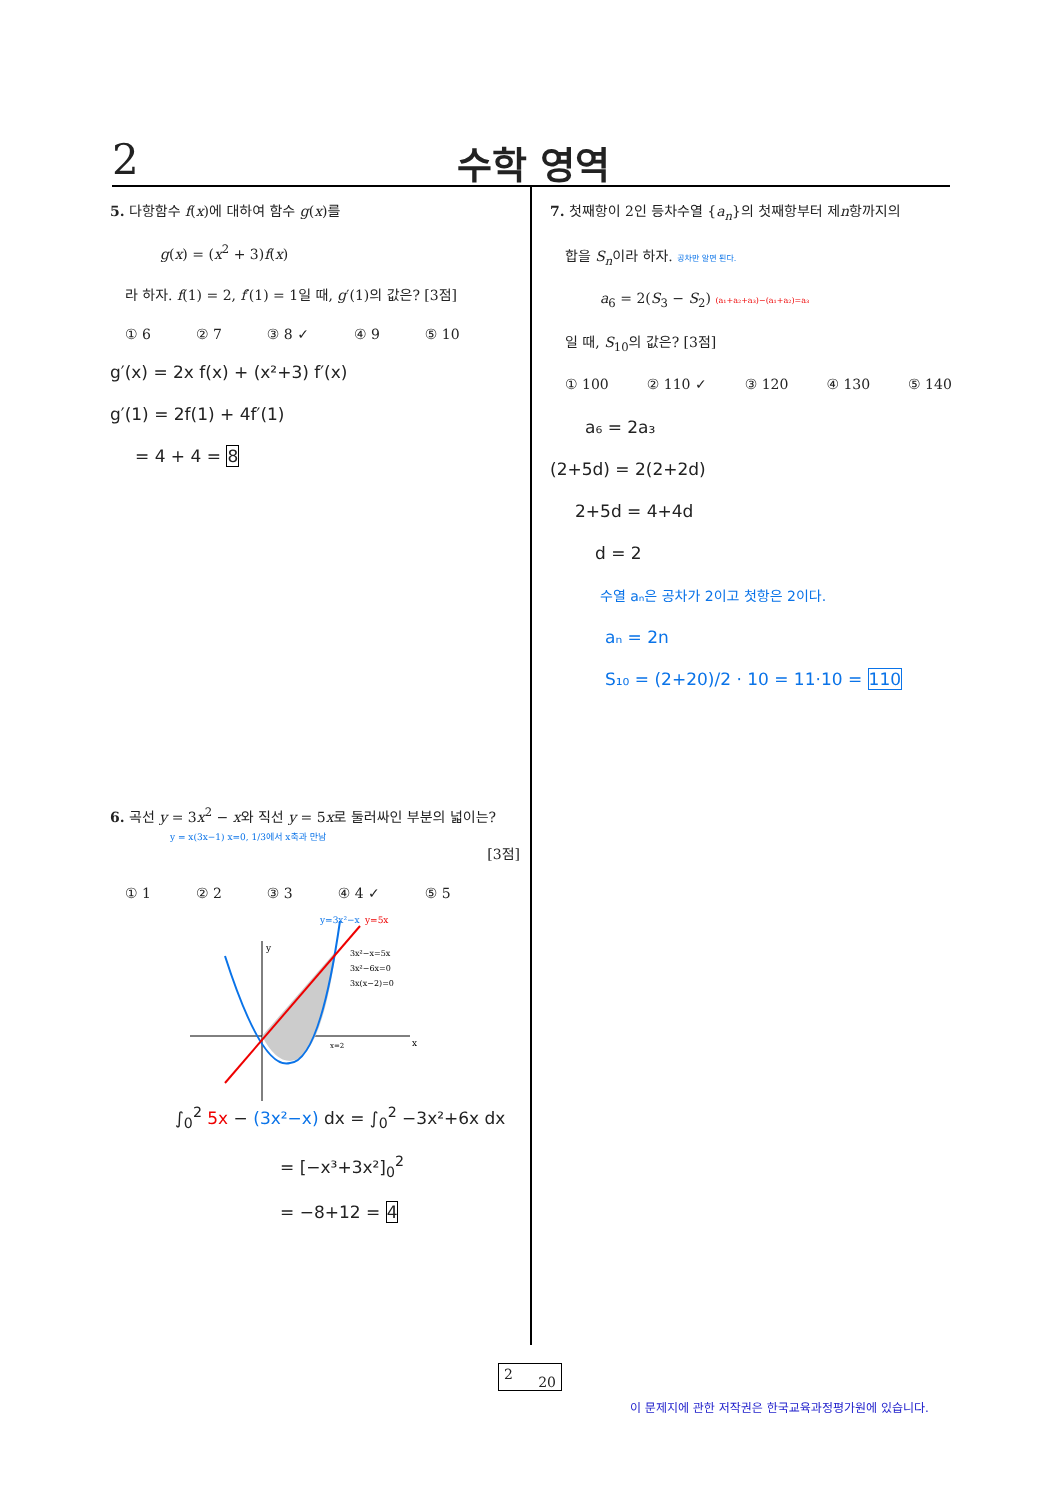2 수학 영역
5. 다항함수 f(x)에 대하여 함수 g(x)를
g(x) = (x<sup>2</sup> + 3)f(x)
라 하자. f(1) = 2, f′(1) = 1일 때, g′(1)의 값은? [3점]
① 6 ② 7 ③ 8 ✓ ④ 9 ⑤ 10
g′(x) = 2x f(x) + (x²+3) f′(x)
g′(1) = 2f(1) + 4f′(1)
= 4 + 4 = 8
6. 곡선 y = 3x<sup>2</sup> − x와 직선 y = 5x로 둘러싸인 부분의 넓이는?
y = x(3x−1) x=0, 1/3에서 x축과 만남
[3점]
① 1 ② 2 ③ 3 ④ 4 ✓ ⑤ 5
y=3x²−x
y=5x
3x²−x=5x
3x²−6x=0
3x(x−2)=0
x=2
x
y
∫<sub>0</sub><sup>2</sup> 5x − (3x²−x) dx = ∫<sub>0</sub><sup>2</sup> −3x²+6x dx
= [−x³+3x²]<sub>0</sub><sup>2</sup>
= −8+12 = 4
7. 첫째항이 2인 등차수열 {a<sub>n</sub>}의 첫째항부터 제n항까지의
합을 S<sub>n</sub>이라 하자. 공차만 알면 된다.
a<sub>6</sub> = 2(S<sub>3</sub> − S<sub>2</sub>) (a₁+a₂+a₃)−(a₁+a₂)=a₃
일 때, S<sub>10</sub>의 값은? [3점]
① 100 ② 110 ✓ ③ 120 ④ 130 ⑤ 140
a₆ = 2a₃
(2+5d) = 2(2+2d)
2+5d = 4+4d
d = 2
수열 aₙ은 공차가 2이고 첫항은 2이다.
aₙ = 2n
S₁₀ = (2+20)/2 · 10 = 11·10 = 110
2 20
이 문제지에 관한 저작권은 한국교육과정평가원에 있습니다.